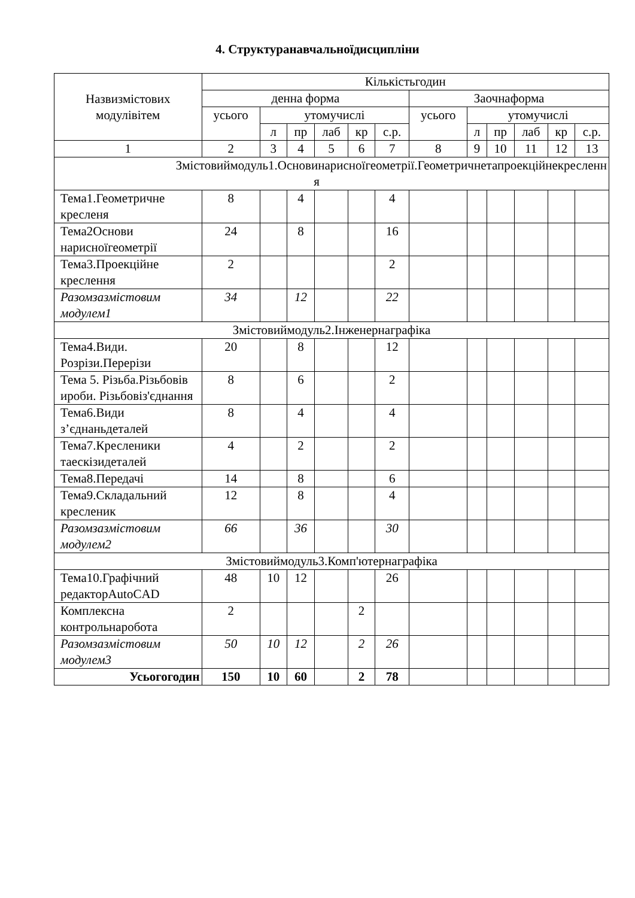4. Структуранавчальноїдисципліни
| Назвизмістових модулівітем | Кількістьгодин | | | | | | | | | | | |
| --- | --- | --- | --- | --- | --- | --- | --- | --- | --- | --- | --- | --- |
| | денна форма | | | | | | Заочнаформа | | | | | |
| | усього | утомучислі | | | | | усього | утомучислі | | | | |
| | | л | пр | лаб | кр | с.р. | | л | пр | лаб | кр | с.р. |
| 1 | 2 | 3 | 4 | 5 | 6 | 7 | 8 | 9 | 10 | 11 | 12 | 13 |
| Змістовиймодуль1.Основинарисноїгеометрії.Геометричнетапроекційнекресленн я | | | | | | | | | | | | |
| Тема1.Геометричне кресленя | 8 | | 4 | | | 4 | | | | | | |
| Тема2Основи нарисноїгеометрії | 24 | | 8 | | | 16 | | | | | | |
| Тема3.Проекційне креслення | 2 | | | | | 2 | | | | | | |
| Разомзазмістовим модулем1 | 34 | | 12 | | | 22 | | | | | | |
| Змістовиймодуль2.Інженернаграфіка | | | | | | | | | | | | |
| Тема4.Види. Розрізи.Перерізи | 20 | | 8 | | | 12 | | | | | | |
| Тема 5. Різьба.Різьбовів ироби. Різьбовіз'єднання | 8 | | 6 | | | 2 | | | | | | |
| Тема6.Види з’єднаньдеталей | 8 | | 4 | | | 4 | | | | | | |
| Тема7.Кресленики таескізидеталей | 4 | | 2 | | | 2 | | | | | | |
| Тема8.Передачі | 14 | | 8 | | | 6 | | | | | | |
| Тема9.Складальний кресленик | 12 | | 8 | | | 4 | | | | | | |
| Разомзазмістовим модулем2 | 66 | | 36 | | | 30 | | | | | | |
| Змістовиймодуль3.Комп'ютернаграфіка | | | | | | | | | | | | |
| Тема10.Графічний редакторAutoCAD | 48 | 10 | 12 | | | 26 | | | | | | |
| Комплексна контрольнаробота | 2 | | | | 2 | | | | | | | |
| Разомзазмістовим модулем3 | 50 | 10 | 12 | | 2 | 26 | | | | | | |
| Усьогогодин | 150 | 10 | 60 | | 2 | 78 | | | | | | |